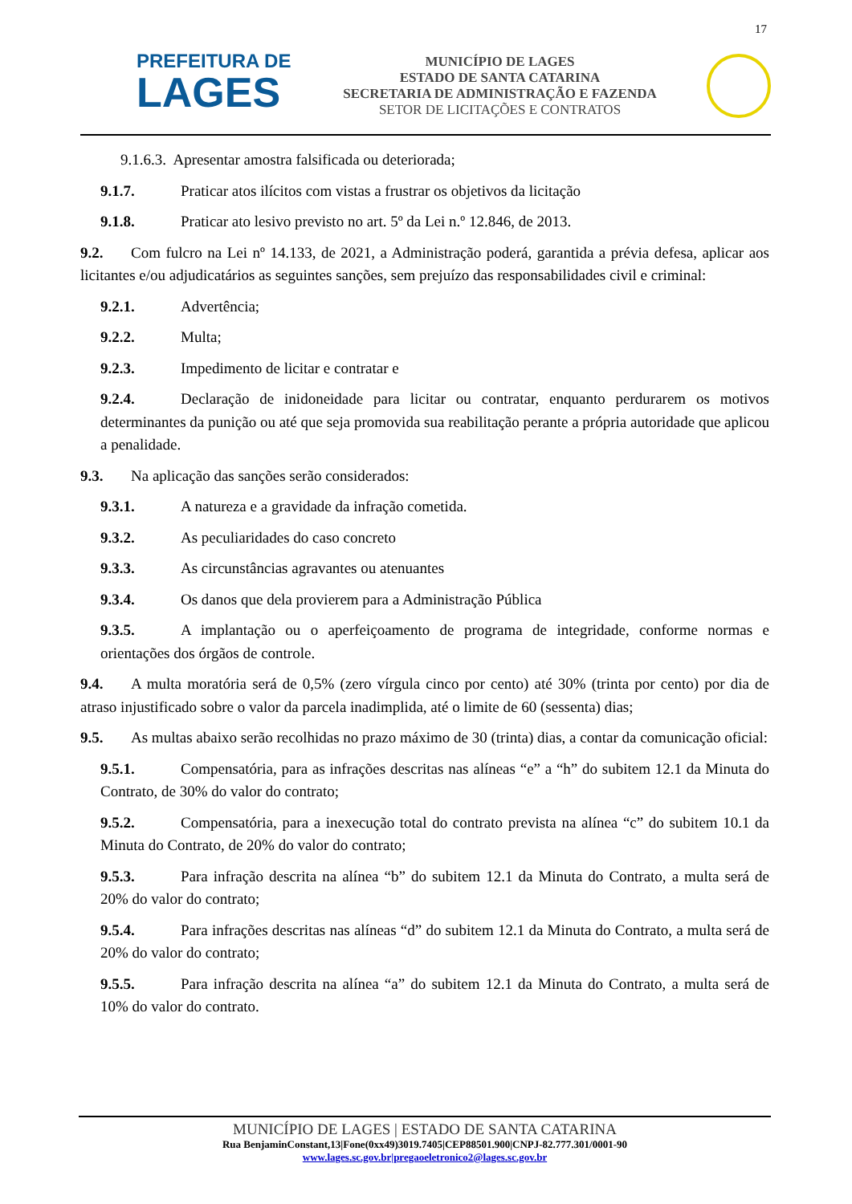17
PREFEITURA DE
LAGES
MUNICÍPIO DE LAGES
ESTADO DE SANTA CATARINA
SECRETARIA DE ADMINISTRAÇÃO E FAZENDA
SETOR DE LICITAÇÕES E CONTRATOS
9.1.6.3. Apresentar amostra falsificada ou deteriorada;
9.1.7. Praticar atos ilícitos com vistas a frustrar os objetivos da licitação
9.1.8. Praticar ato lesivo previsto no art. 5º da Lei n.º 12.846, de 2013.
9.2. Com fulcro na Lei nº 14.133, de 2021, a Administração poderá, garantida a prévia defesa, aplicar aos licitantes e/ou adjudicatários as seguintes sanções, sem prejuízo das responsabilidades civil e criminal:
9.2.1. Advertência;
9.2.2. Multa;
9.2.3. Impedimento de licitar e contratar e
9.2.4. Declaração de inidoneidade para licitar ou contratar, enquanto perdurarem os motivos determinantes da punição ou até que seja promovida sua reabilitação perante a própria autoridade que aplicou a penalidade.
9.3. Na aplicação das sanções serão considerados:
9.3.1. A natureza e a gravidade da infração cometida.
9.3.2. As peculiaridades do caso concreto
9.3.3. As circunstâncias agravantes ou atenuantes
9.3.4. Os danos que dela provierem para a Administração Pública
9.3.5. A implantação ou o aperfeiçoamento de programa de integridade, conforme normas e orientações dos órgãos de controle.
9.4. A multa moratória será de 0,5% (zero vírgula cinco por cento) até 30% (trinta por cento) por dia de atraso injustificado sobre o valor da parcela inadimplida, até o limite de 60 (sessenta) dias;
9.5. As multas abaixo serão recolhidas no prazo máximo de 30 (trinta) dias, a contar da comunicação oficial:
9.5.1. Compensatória, para as infrações descritas nas alíneas “e” a “h” do subitem 12.1 da Minuta do Contrato, de 30% do valor do contrato;
9.5.2. Compensatória, para a inexecução total do contrato prevista na alínea “c” do subitem 10.1 da Minuta do Contrato, de 20% do valor do contrato;
9.5.3. Para infração descrita na alínea “b” do subitem 12.1 da Minuta do Contrato, a multa será de 20% do valor do contrato;
9.5.4. Para infrações descritas nas alíneas “d” do subitem 12.1 da Minuta do Contrato, a multa será de 20% do valor do contrato;
9.5.5. Para infração descrita na alínea “a” do subitem 12.1 da Minuta do Contrato, a multa será de 10% do valor do contrato.
MUNICÍPIO DE LAGES | ESTADO DE SANTA CATARINA
Rua BenjaminConstant,13|Fone(0xx49)3019.7405|CEP88501.900|CNPJ-82.777.301/0001-90
www.lages.sc.gov.br|pregaoeletronico2@lages.sc.gov.br